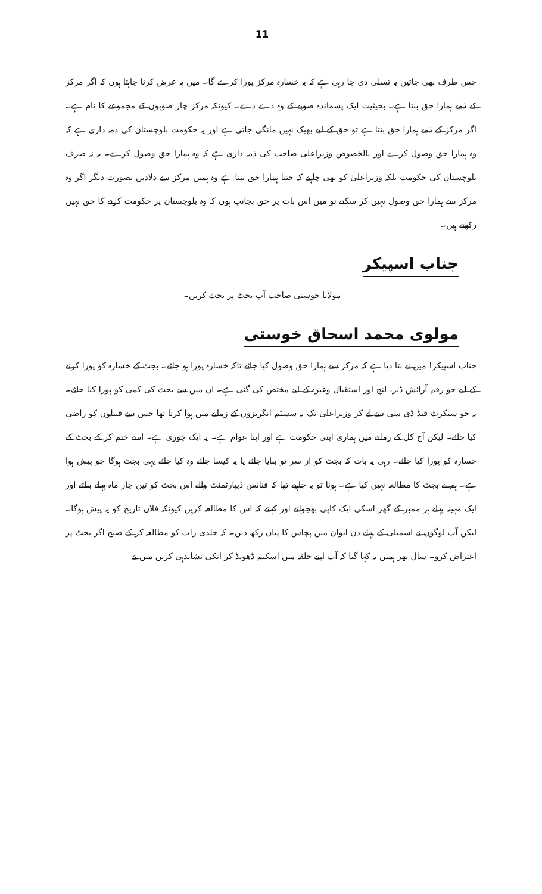11
جس طرف بھی جاتیں یہ تسلی دی جا رہی ہے کہ یہ خسارہ مرکز پورا کرے گا۔ میں یہ عرض کرنا چاہتا ہوں کہ اگر مرکز کے ذمے ہمارا حق بنتا ہے۔ بحیثیت ایک پسماندہ صوبے کے وہ دے دے۔ کیونکہ مرکز چار صوبوں کے مجموعے کا نام ہے۔ اگر مرکز کے ذمے ہمارا حق بنتا ہے تو حق کے لیے بھیک نہیں مانگی جاتی ہے اور یہ حکومت بلوچستان کی ذمہ داری ہے کہ وہ ہمارا حق وصول کرے اور بالخصوص وزیراعلیٰ صاحب کی ذمہ داری ہے کہ وہ ہمارا حق وصول کرے۔ یہ نہ صرف بلوچستان کی حکومت بلکہ وزیراعلیٰ کو بھی چاہیے کہ جتنا ہمارا حق بنتا ہے وہ ہمیں مرکز سے دلادیں بصورت دیگر اگر وہ مرکز سے ہمارا حق وصول نہیں کر سکتے تو میں اس بات پر حق بجانب ہوں کہ وہ بلوچستان پر حکومت کرنے کا حق نہیں رکھتے ہیں۔
جناب اسپیکر
مولانا خوستی صاحب آپ بجٹ پر بحث کریں۔
مولوی محمد اسحاق خوستی
جناب اسپیکر! میں نے بتا دیا ہے کہ مرکز سے ہمارا حق وصول کیا جائے تاکہ خسارہ پورا ہو جائے۔ بجٹ کے خسارہ کو پورا کرنے کے لیے جو رقم آرائش ڈنر، لنچ اور استقبال وغیرہ کے لیے مختص کی گئی ہے۔ ان میں سے بجٹ کی کمی کو پورا کیا جائے۔ یہ جو سیکرٹ فنڈ ڈی سی سے لے کر وزیراعلیٰ تک یہ سسٹم انگریزوں کے زمانے میں ہوا کرتا تھا جس سے قبیلوں کو راضی کیا جائے۔ لیکن آج کل کے زمانے میں ہماری اپنی حکومت ہے اور اپنا عوام ہے۔ یہ ایک چوری ہے۔ اسے ختم کر کے بجٹ کے خسارہ کو پورا کیا جائے۔ رہی یہ بات کہ بجٹ کو از سر نو بنایا جائے یا یہ کیسا جائے وہ کیا جائے یہی بجٹ ہوگا جو پیش ہوا ہے۔ ہم نے بجٹ کا مطالعہ نہیں کیا ہے۔ ہونا تو یہ چاہیے تھا کہ فنانس ڈیپارٹمنٹ والے اس بجٹ کو تین چار ماہ پہلے بناتے اور ایک مہینہ پہلے ہر ممبر کے گھر اسکی ایک کاپی بھجواتے اور کہتے کہ اس کا مطالعہ کریں کیونکہ فلاں تاریخ کو یہ پیش ہوگا۔ لیکن آپ لوگوں نے اسمبلی کے پہلے دن ایوان میں پچاس کا پیاں رکھ دیں۔ کہ جلدی رات کو مطالعہ کر کے صبح اگر بجٹ پر اعتراض کرو۔ سال بھر ہمیں یہ کہا گیا کہ آپ اپنے حلقہ میں اسکیم ڈھونڈ کر انکی نشاندہی کریں میں نے